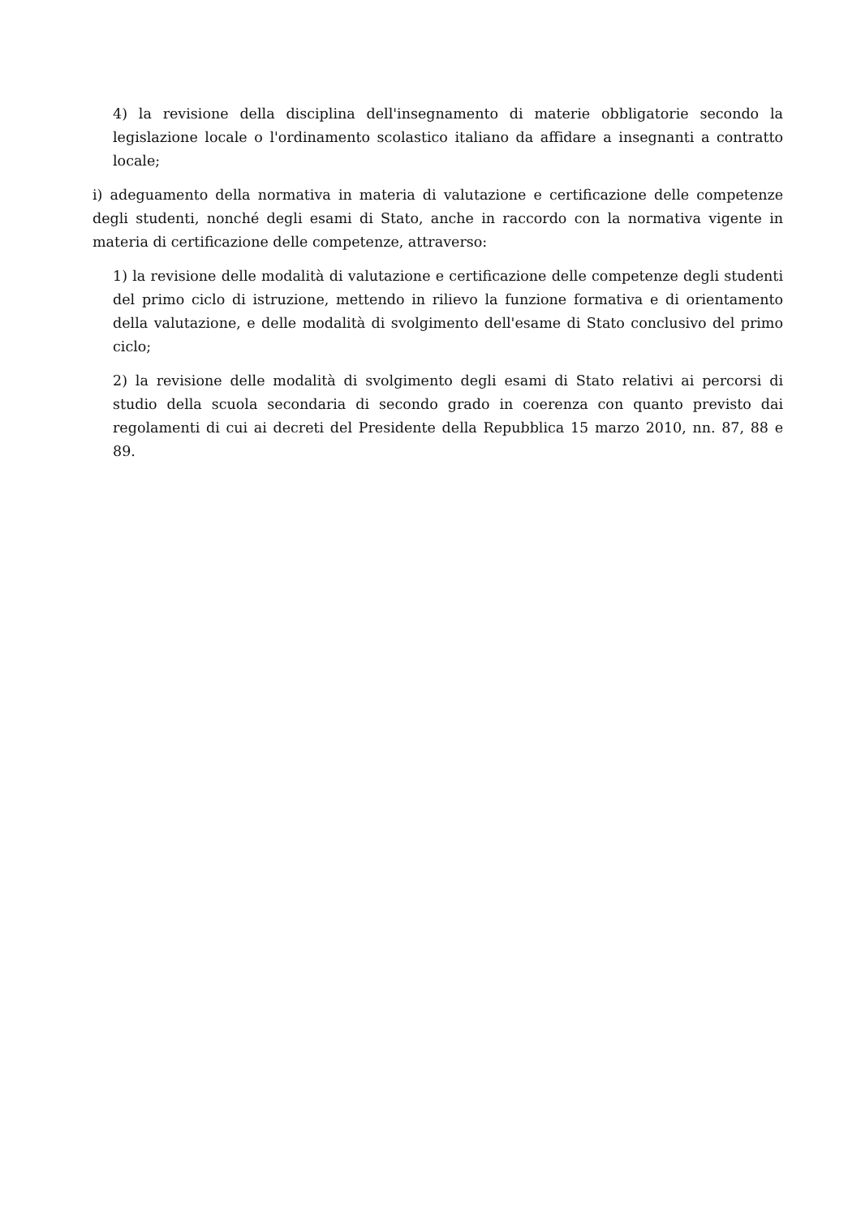4) la revisione della disciplina dell'insegnamento di materie obbligatorie secondo la legislazione locale o l'ordinamento scolastico italiano da affidare a insegnanti a contratto locale;
i) adeguamento della normativa in materia di valutazione e certificazione delle competenze degli studenti, nonché degli esami di Stato, anche in raccordo con la normativa vigente in materia di certificazione delle competenze, attraverso:
1) la revisione delle modalità di valutazione e certificazione delle competenze degli studenti del primo ciclo di istruzione, mettendo in rilievo la funzione formativa e di orientamento della valutazione, e delle modalità di svolgimento dell'esame di Stato conclusivo del primo ciclo;
2) la revisione delle modalità di svolgimento degli esami di Stato relativi ai percorsi di studio della scuola secondaria di secondo grado in coerenza con quanto previsto dai regolamenti di cui ai decreti del Presidente della Repubblica 15 marzo 2010, nn. 87, 88 e 89.